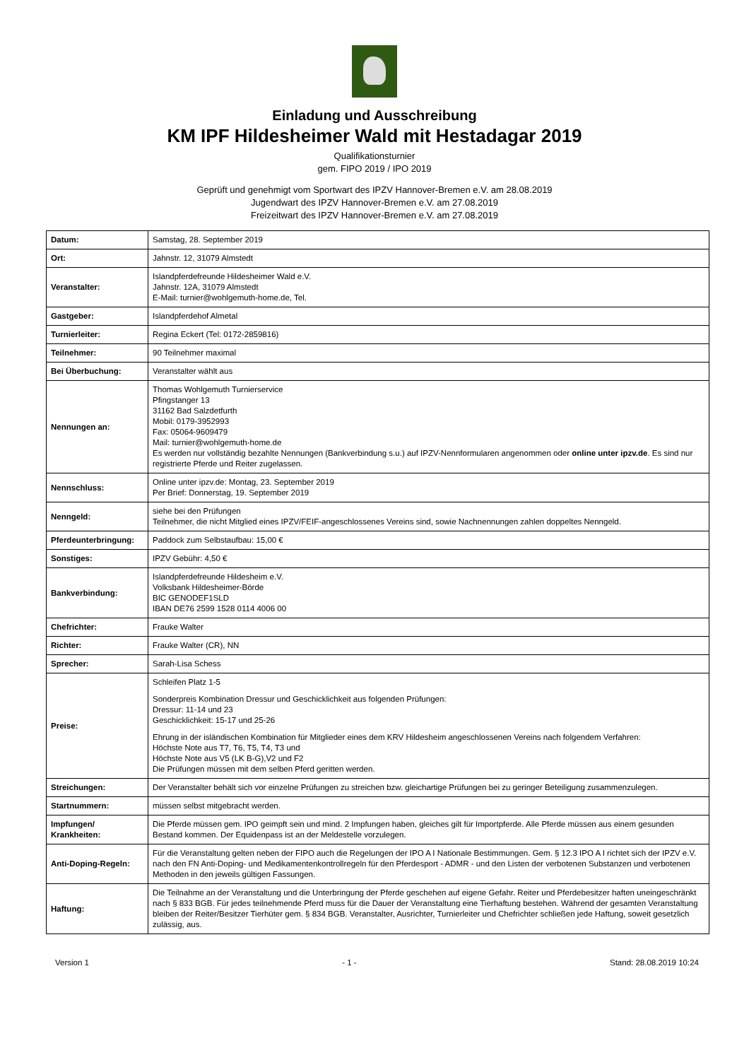Einladung und Ausschreibung
KM IPF Hildesheimer Wald mit Hestadagar 2019
Qualifikationsturnier
gem. FIPO 2019 / IPO 2019
Geprüft und genehmigt vom Sportwart des IPZV Hannover-Bremen e.V. am 28.08.2019
Jugendwart des IPZV Hannover-Bremen e.V. am 27.08.2019
Freizeitwart des IPZV Hannover-Bremen e.V. am 27.08.2019
| Datum: | Samstag, 28. September 2019 |
| Ort: | Jahnstr. 12, 31079 Almstedt |
| Veranstalter: | Islandpferdefreunde Hildesheimer Wald e.V. Jahnstr. 12A, 31079 Almstedt E-Mail: turnier@wohlgemuth-home.de, Tel. |
| Gastgeber: | Islandpferdehof Almetal |
| Turnierleiter: | Regina Eckert (Tel: 0172-2859816) |
| Teilnehmer: | 90 Teilnehmer maximal |
| Bei Überbuchung: | Veranstalter wählt aus |
| Nennungen an: | Thomas Wohlgemuth Turnierservice Pfingstanger 13 31162 Bad Salzdetfurth Mobil: 0179-3952993 Fax: 05064-9609479 Mail: turnier@wohlgemuth-home.de Es werden nur vollständig bezahlte Nennungen (Bankverbindung s.u.) auf IPZV-Nennformularen angenommen oder online unter ipzv.de . Es sind nur registrierte Pferde und Reiter zugelassen. |
| Nennschluss: | Online unter ipzv.de: Montag, 23. September 2019 Per Brief: Donnerstag, 19. September 2019 |
| Nenngeld: | siehe bei den Prüfungen Teilnehmer, die nicht Mitglied eines IPZV/FEIF-angeschlossenes Vereins sind, sowie Nachnennungen zahlen doppeltes Nenngeld. |
| Pferdeunterbringung: | Paddock zum Selbstaufbau: 15,00 € |
| Sonstiges: | IPZV Gebühr: 4,50 € |
| Bankverbindung: | Islandpferdefreunde Hildesheim e.V. Volksbank Hildesheimer-Börde BIC GENODEF1SLD IBAN DE76 2599 1528 0114 4006 00 |
| Chefrichter: | Frauke Walter |
| Richter: | Frauke Walter (CR), NN |
| Sprecher: | Sarah-Lisa Schess |
| Preise: | Schleifen Platz 1-5 Sonderpreis Kombination Dressur und Geschicklichkeit aus folgenden Prüfungen: Dressur: 11-14 und 23 Geschicklichkeit: 15-17 und 25-26 Ehrung in der isländischen Kombination für Mitglieder eines dem KRV Hildesheim angeschlossenen Vereins nach folgendem Verfahren: Höchste Note aus T7, T6, T5, T4, T3 und Höchste Note aus V5 (LK B-G),V2 und F2 Die Prüfungen müssen mit dem selben Pferd geritten werden. |
| Streichungen: | Der Veranstalter behält sich vor einzelne Prüfungen zu streichen bzw. gleichartige Prüfungen bei zu geringer Beteiligung zusammenzulegen. |
| Startnummern: | müssen selbst mitgebracht werden. |
| Impfungen/ Krankheiten: | Die Pferde müssen gem. IPO geimpft sein und mind. 2 Impfungen haben, gleiches gilt für Importpferde. Alle Pferde müssen aus einem gesunden Bestand kommen. Der Equidenpass ist an der Meldestelle vorzulegen. |
| Anti-Doping-Regeln: | Für die Veranstaltung gelten neben der FIPO auch die Regelungen der IPO A I Nationale Bestimmungen. Gem. § 12.3 IPO A I richtet sich der IPZV e.V. nach den FN Anti-Doping- und Medikamentenkontrollregeln für den Pferdesport - ADMR - und den Listen der verbotenen Substanzen und verbotenen Methoden in den jeweils gültigen Fassungen. |
| Haftung: | Die Teilnahme an der Veranstaltung und die Unterbringung der Pferde geschehen auf eigene Gefahr. Reiter und Pferdebesitzer haften uneingeschränkt nach § 833 BGB. Für jedes teilnehmende Pferd muss für die Dauer der Veranstaltung eine Tierhaftung bestehen. Während der gesamten Veranstaltung bleiben der Reiter/Besitzer Tierhüter gem. § 834 BGB. Veranstalter, Ausrichter, Turnierleiter und Chefrichter schließen jede Haftung, soweit gesetzlich zulässig, aus. |
Version 1 - 1 - Stand: 28.08.2019 10:24